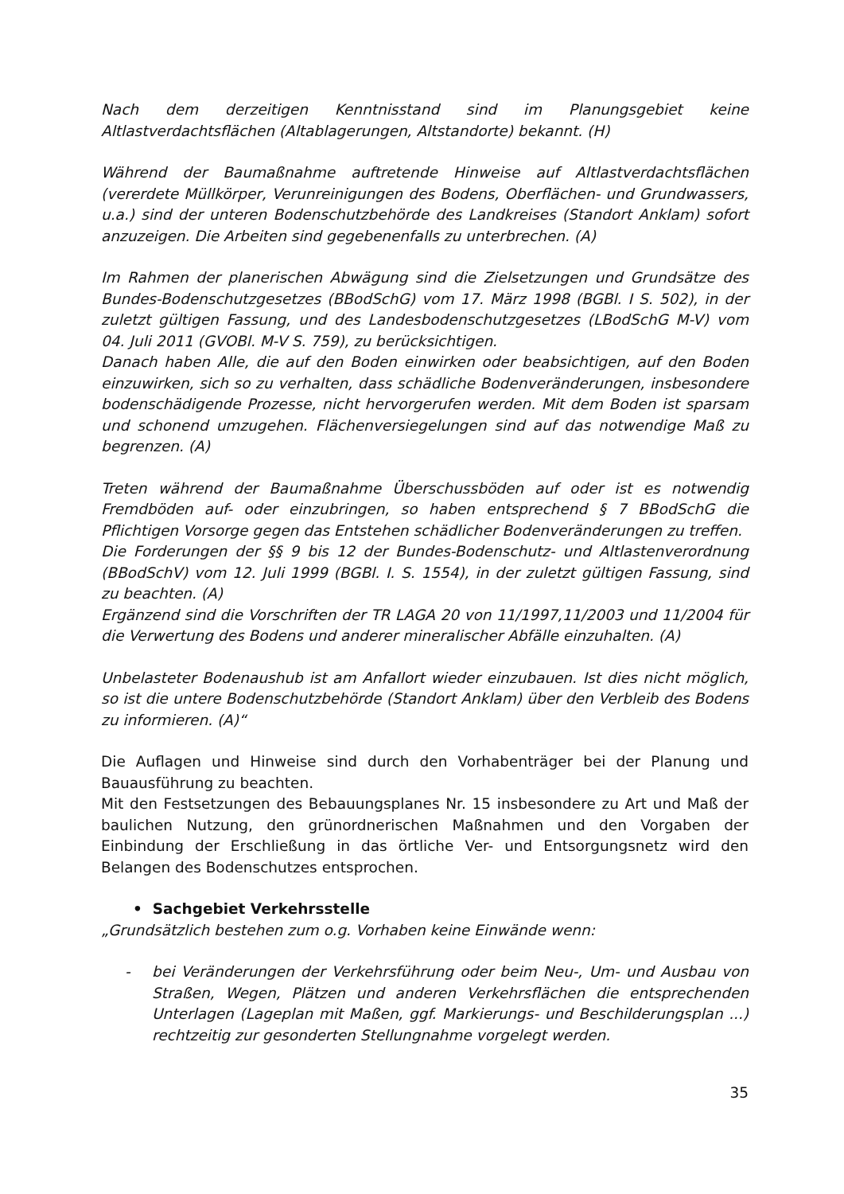Nach dem derzeitigen Kenntnisstand sind im Planungsgebiet keine Altlastverdachtsflächen (Altablagerungen, Altstandorte) bekannt. (H)
Während der Baumaßnahme auftretende Hinweise auf Altlastverdachtsflächen (vererdete Müllkörper, Verunreinigungen des Bodens, Oberflächen- und Grundwassers, u.a.) sind der unteren Bodenschutzbehörde des Landkreises (Standort Anklam) sofort anzuzeigen. Die Arbeiten sind gegebenenfalls zu unterbrechen. (A)
Im Rahmen der planerischen Abwägung sind die Zielsetzungen und Grundsätze des Bundes-Bodenschutzgesetzes (BBodSchG) vom 17. März 1998 (BGBl. I S. 502), in der zuletzt gültigen Fassung, und des Landesbodenschutzgesetzes (LBodSchG M-V) vom 04. Juli 2011 (GVOBl. M-V S. 759), zu berücksichtigen.
Danach haben Alle, die auf den Boden einwirken oder beabsichtigen, auf den Boden einzuwirken, sich so zu verhalten, dass schädliche Bodenveränderungen, insbesondere bodenschädigende Prozesse, nicht hervorgerufen werden. Mit dem Boden ist sparsam und schonend umzugehen. Flächenversiegelungen sind auf das notwendige Maß zu begrenzen. (A)
Treten während der Baumaßnahme Überschussböden auf oder ist es notwendig Fremdböden auf- oder einzubringen, so haben entsprechend § 7 BBodSchG die Pflichtigen Vorsorge gegen das Entstehen schädlicher Bodenveränderungen zu treffen.
Die Forderungen der §§ 9 bis 12 der Bundes-Bodenschutz- und Altlastenverordnung (BBodSchV) vom 12. Juli 1999 (BGBl. I. S. 1554), in der zuletzt gültigen Fassung, sind zu beachten. (A)
Ergänzend sind die Vorschriften der TR LAGA 20 von 11/1997,11/2003 und 11/2004 für die Verwertung des Bodens und anderer mineralischer Abfälle einzuhalten. (A)
Unbelasteter Bodenaushub ist am Anfallort wieder einzubauen. Ist dies nicht möglich, so ist die untere Bodenschutzbehörde (Standort Anklam) über den Verbleib des Bodens zu informieren. (A)“
Die Auflagen und Hinweise sind durch den Vorhabenträger bei der Planung und Bauausführung zu beachten.
Mit den Festsetzungen des Bebauungsplanes Nr. 15 insbesondere zu Art und Maß der baulichen Nutzung, den grünordnerischen Maßnahmen und den Vorgaben der Einbindung der Erschließung in das örtliche Ver- und Entsorgungsnetz wird den Belangen des Bodenschutzes entsprochen.
• Sachgebiet Verkehrsstelle
„Grundsätzlich bestehen zum o.g. Vorhaben keine Einwände wenn:
- bei Veränderungen der Verkehrsführung oder beim Neu-, Um- und Ausbau von Straßen, Wegen, Plätzen und anderen Verkehrsflächen die entsprechenden Unterlagen (Lageplan mit Maßen, ggf. Markierungs- und Beschilderungsplan ...) rechtzeitig zur gesonderten Stellungnahme vorgelegt werden.
35